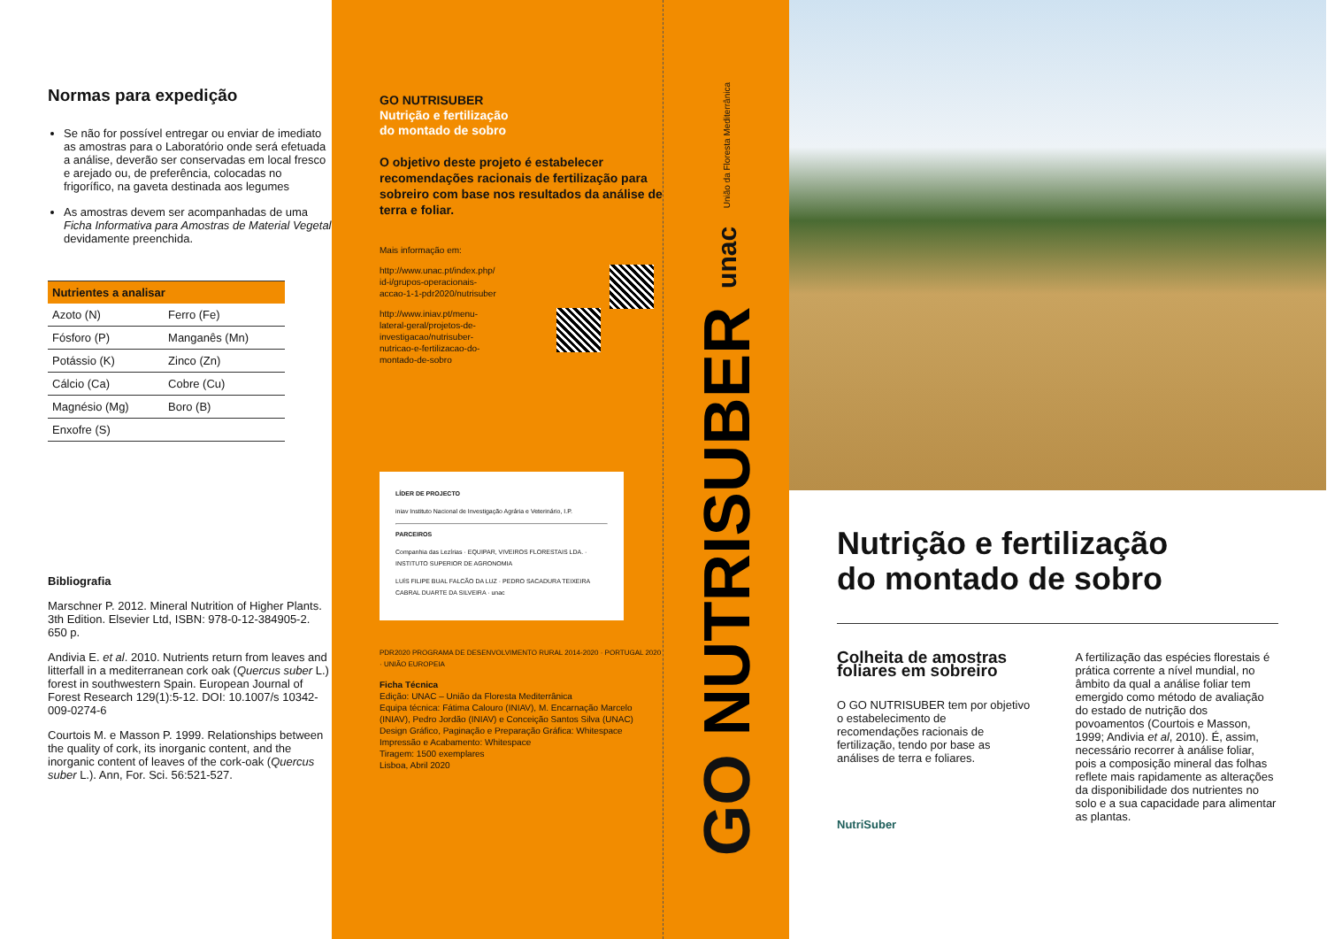Normas para expedição
Se não for possível entregar ou enviar de imediato as amostras para o Laboratório onde será efetuada a análise, deverão ser conservadas em local fresco e arejado ou, de preferência, colocadas no frigorífico, na gaveta destinada aos legumes
As amostras devem ser acompanhadas de uma Ficha Informativa para Amostras de Material Vegetal devidamente preenchida.
| Nutrientes a analisar | |
| --- | --- |
| Azoto (N) | Ferro (Fe) |
| Fósforo (P) | Manganês (Mn) |
| Potássio (K) | Zinco (Zn) |
| Cálcio (Ca) | Cobre (Cu) |
| Magnésio (Mg) | Boro (B) |
| Enxofre (S) | |
Bibliografia
Marschner P. 2012. Mineral Nutrition of Higher Plants. 3th Edition. Elsevier Ltd, ISBN: 978-0-12-384905-2. 650 p.
Andivia E. et al. 2010. Nutrients return from leaves and litterfall in a mediterranean cork oak (Quercus suber L.) forest in southwestern Spain. European Journal of Forest Research 129(1):5-12. DOI: 10.1007/s 10342-009-0274-6
Courtois M. e Masson P. 1999. Relationships between the quality of cork, its inorganic content, and the inorganic content of leaves of the cork-oak (Quercus suber L.). Ann, For. Sci. 56:521-527.
GO NUTRISUBER
Nutrição e fertilização
do montado de sobro
O objetivo deste projeto é estabelecer recomendações racionais de fertilização para sobreiro com base nos resultados da análise de terra e foliar.
Mais informação em:
http://www.unac.pt/index.php/
id-i/grupos-operacionais-
accao-1-1-pdr2020/nutrisuber
http://www.iniav.pt/menu-
lateral-geral/projetos-de-
investigacao/nutrisuber-
nutricao-e-fertilizacao-do-
montado-de-sobro
LÍDER DE PROJECTO
iniav Instituto Nacional de Investigação Agrária e Veterinário, I.P.
PARCEIROS
Companhia das Lezírias · EQUIPAR, VIVEIROS FLORESTAIS LDA. · INSTITUTO SUPERIOR DE AGRONOMIA
LUÍS FILIPE BUAL FALCÃO DA LUZ · PEDRO SACADURA TEIXEIRA CABRAL DUARTE DA SILVEIRA · unac
PDR2020 PROGRAMA DE DESENVOLVIMENTO RURAL 2014-2020 · PORTUGAL 2020 · UNIÃO EUROPEIA
Ficha Técnica
Edição: UNAC – União da Floresta Mediterrânica
Equipa técnica: Fátima Calouro (INIAV), M. Encarnação Marcelo (INIAV), Pedro Jordão (INIAV) e Conceição Santos Silva (UNAC)
Design Gráfico, Paginação e Preparação Gráfica: Whitespace
Impressão e Acabamento: Whitespace
Tiragem: 1500 exemplares
Lisboa, Abril 2020
GO NUTRISUBER unac União da Floresta Mediterrânica
Nutrição e fertilização
do montado de sobro
Colheita de amostras foliares em sobreiro
O GO NUTRISUBER tem por objetivo o estabelecimento de recomendações racionais de fertilização, tendo por base as análises de terra e foliares.
NutriSuber
A fertilização das espécies florestais é prática corrente a nível mundial, no âmbito da qual a análise foliar tem emergido como método de avaliação do estado de nutrição dos povoamentos (Courtois e Masson, 1999; Andivia et al, 2010). É, assim, necessário recorrer à análise foliar, pois a composição mineral das folhas reflete mais rapidamente as alterações da disponibilidade dos nutrientes no solo e a sua capacidade para alimentar as plantas.